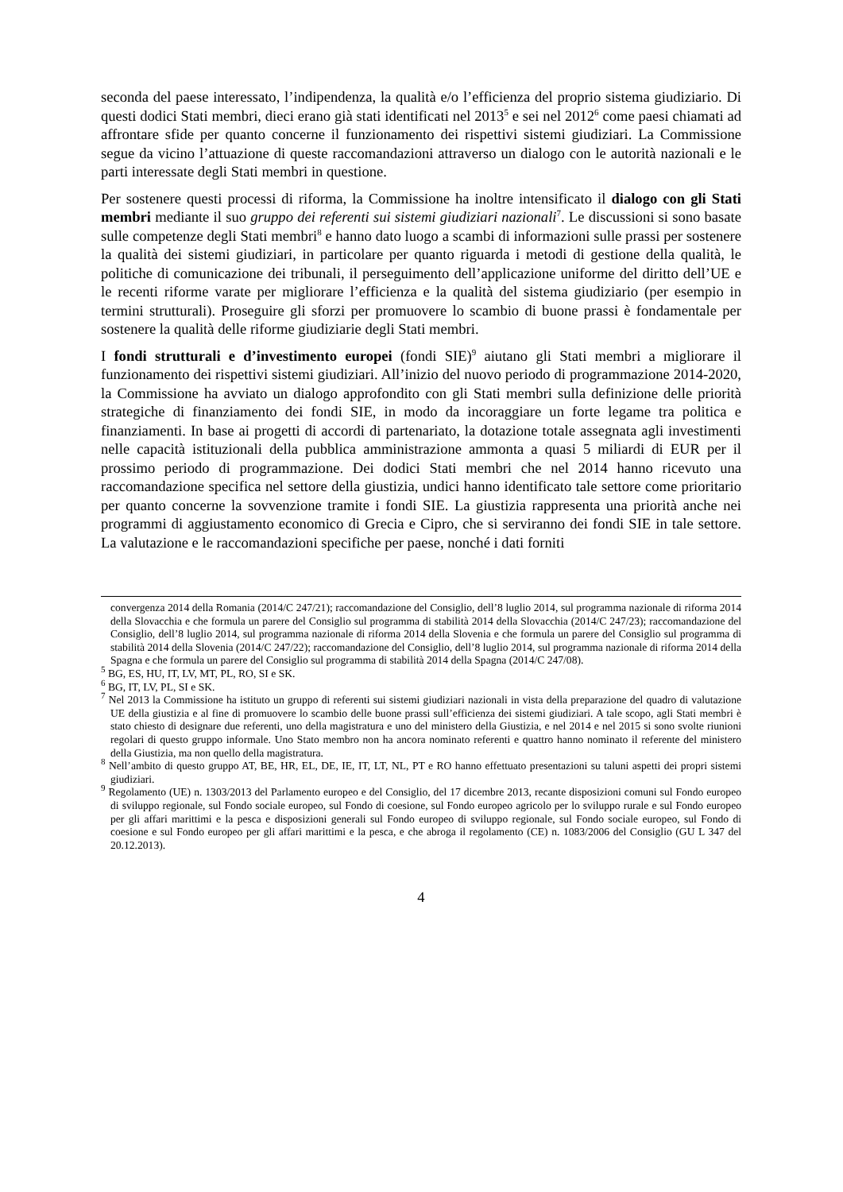seconda del paese interessato, l’indipendenza, la qualità e/o l’efficienza del proprio sistema giudiziario. Di questi dodici Stati membri, dieci erano già stati identificati nel 2013<sup>5</sup> e sei nel 2012<sup>6</sup> come paesi chiamati ad affrontare sfide per quanto concerne il funzionamento dei rispettivi sistemi giudiziari. La Commissione segue da vicino l’attuazione di queste raccomandazioni attraverso un dialogo con le autorità nazionali e le parti interessate degli Stati membri in questione.
Per sostenere questi processi di riforma, la Commissione ha inoltre intensificato il dialogo con gli Stati membri mediante il suo gruppo dei referenti sui sistemi giudiziari nazionali<sup>7</sup>. Le discussioni si sono basate sulle competenze degli Stati membri<sup>8</sup> e hanno dato luogo a scambi di informazioni sulle prassi per sostenere la qualità dei sistemi giudiziari, in particolare per quanto riguarda i metodi di gestione della qualità, le politiche di comunicazione dei tribunali, il perseguimento dell’applicazione uniforme del diritto dell’UE e le recenti riforme varate per migliorare l’efficienza e la qualità del sistema giudiziario (per esempio in termini strutturali). Proseguire gli sforzi per promuovere lo scambio di buone prassi è fondamentale per sostenere la qualità delle riforme giudiziarie degli Stati membri.
I fondi strutturali e d’investimento europei (fondi SIE)<sup>9</sup> aiutano gli Stati membri a migliorare il funzionamento dei rispettivi sistemi giudiziari. All’inizio del nuovo periodo di programmazione 2014-2020, la Commissione ha avviato un dialogo approfondito con gli Stati membri sulla definizione delle priorità strategiche di finanziamento dei fondi SIE, in modo da incoraggiare un forte legame tra politica e finanziamenti. In base ai progetti di accordi di partenariato, la dotazione totale assegnata agli investimenti nelle capacità istituzionali della pubblica amministrazione ammonta a quasi 5 miliardi di EUR per il prossimo periodo di programmazione. Dei dodici Stati membri che nel 2014 hanno ricevuto una raccomandazione specifica nel settore della giustizia, undici hanno identificato tale settore come prioritario per quanto concerne la sovvenzione tramite i fondi SIE. La giustizia rappresenta una priorità anche nei programmi di aggiustamento economico di Grecia e Cipro, che si serviranno dei fondi SIE in tale settore. La valutazione e le raccomandazioni specifiche per paese, nonché i dati forniti
convergenza 2014 della Romania (2014/C 247/21); raccomandazione del Consiglio, dell’8 luglio 2014, sul programma nazionale di riforma 2014 della Slovacchia e che formula un parere del Consiglio sul programma di stabilità 2014 della Slovacchia (2014/C 247/23); raccomandazione del Consiglio, dell’8 luglio 2014, sul programma nazionale di riforma 2014 della Slovenia e che formula un parere del Consiglio sul programma di stabilità 2014 della Slovenia (2014/C 247/22); raccomandazione del Consiglio, dell’8 luglio 2014, sul programma nazionale di riforma 2014 della Spagna e che formula un parere del Consiglio sul programma di stabilità 2014 della Spagna (2014/C 247/08).
<sup>5</sup> BG, ES, HU, IT, LV, MT, PL, RO, SI e SK.
<sup>6</sup> BG, IT, LV, PL, SI e SK.
<sup>7</sup> Nel 2013 la Commissione ha istituto un gruppo di referenti sui sistemi giudiziari nazionali in vista della preparazione del quadro di valutazione UE della giustizia e al fine di promuovere lo scambio delle buone prassi sull’efficienza dei sistemi giudiziari. A tale scopo, agli Stati membri è stato chiesto di designare due referenti, uno della magistratura e uno del ministero della Giustizia, e nel 2014 e nel 2015 si sono svolte riunioni regolari di questo gruppo informale. Uno Stato membro non ha ancora nominato referenti e quattro hanno nominato il referente del ministero della Giustizia, ma non quello della magistratura.
<sup>8</sup> Nell’ambito di questo gruppo AT, BE, HR, EL, DE, IE, IT, LT, NL, PT e RO hanno effettuato presentazioni su taluni aspetti dei propri sistemi giudiziari.
<sup>9</sup> Regolamento (UE) n. 1303/2013 del Parlamento europeo e del Consiglio, del 17 dicembre 2013, recante disposizioni comuni sul Fondo europeo di sviluppo regionale, sul Fondo sociale europeo, sul Fondo di coesione, sul Fondo europeo agricolo per lo sviluppo rurale e sul Fondo europeo per gli affari marittimi e la pesca e disposizioni generali sul Fondo europeo di sviluppo regionale, sul Fondo sociale europeo, sul Fondo di coesione e sul Fondo europeo per gli affari marittimi e la pesca, e che abroga il regolamento (CE) n. 1083/2006 del Consiglio (GU L 347 del 20.12.2013).
4